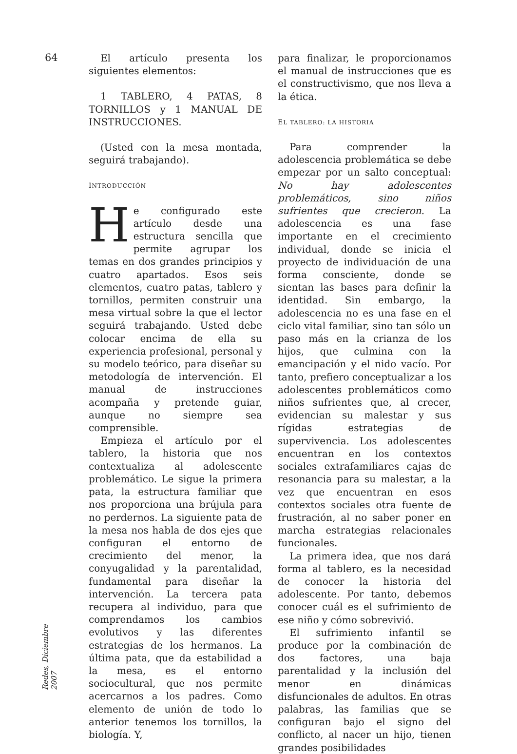64
Redes, Diciembre 2007
El artículo presenta los siguientes elementos:
1 TABLERO, 4 PATAS, 8 TORNILLOS y 1 MANUAL DE INSTRUCCIONES.
(Usted con la mesa montada, seguirá trabajando).
INTRODUCCIÓN
He configurado este artículo desde una estructura sencilla que permite agrupar los temas en dos grandes principios y cuatro apartados. Esos seis elementos, cuatro patas, tablero y tornillos, permiten construir una mesa virtual sobre la que el lector seguirá trabajando. Usted debe colocar encima de ella su experiencia profesional, personal y su modelo teórico, para diseñar su metodología de intervención. El manual de instrucciones acompaña y pretende guiar, aunque no siempre sea comprensible.
Empieza el artículo por el tablero, la historia que nos contextualiza al adolescente problemático. Le sigue la primera pata, la estructura familiar que nos proporciona una brújula para no perdernos. La siguiente pata de la mesa nos habla de dos ejes que configuran el entorno de crecimiento del menor, la conyugalidad y la parentalidad, fundamental para diseñar la intervención. La tercera pata recupera al individuo, para que comprendamos los cambios evolutivos y las diferentes estrategias de los hermanos. La última pata, que da estabilidad a la mesa, es el entorno sociocultural, que nos permite acercarnos a los padres. Como elemento de unión de todo lo anterior tenemos los tornillos, la biología. Y,
para finalizar, le proporcionamos el manual de instrucciones que es el constructivismo, que nos lleva a la ética.
EL TABLERO: LA HISTORIA
Para comprender la adolescencia problemática se debe empezar por un salto conceptual: No hay adolescentes problemáticos, sino niños sufrientes que crecieron. La adolescencia es una fase importante en el crecimiento individual, donde se inicia el proyecto de individuación de una forma consciente, donde se sientan las bases para definir la identidad. Sin embargo, la adolescencia no es una fase en el ciclo vital familiar, sino tan sólo un paso más en la crianza de los hijos, que culmina con la emancipación y el nido vacío. Por tanto, prefiero conceptualizar a los adolescentes problemáticos como niños sufrientes que, al crecer, evidencian su malestar y sus rígidas estrategias de supervivencia. Los adolescentes encuentran en los contextos sociales extrafamiliares cajas de resonancia para su malestar, a la vez que encuentran en esos contextos sociales otra fuente de frustración, al no saber poner en marcha estrategias relacionales funcionales.
La primera idea, que nos dará forma al tablero, es la necesidad de conocer la historia del adolescente. Por tanto, debemos conocer cuál es el sufrimiento de ese niño y cómo sobrevivió.
El sufrimiento infantil se produce por la combinación de dos factores, una baja parentalidad y la inclusión del menor en dinámicas disfuncionales de adultos. En otras palabras, las familias que se configuran bajo el signo del conflicto, al nacer un hijo, tienen grandes posibilidades